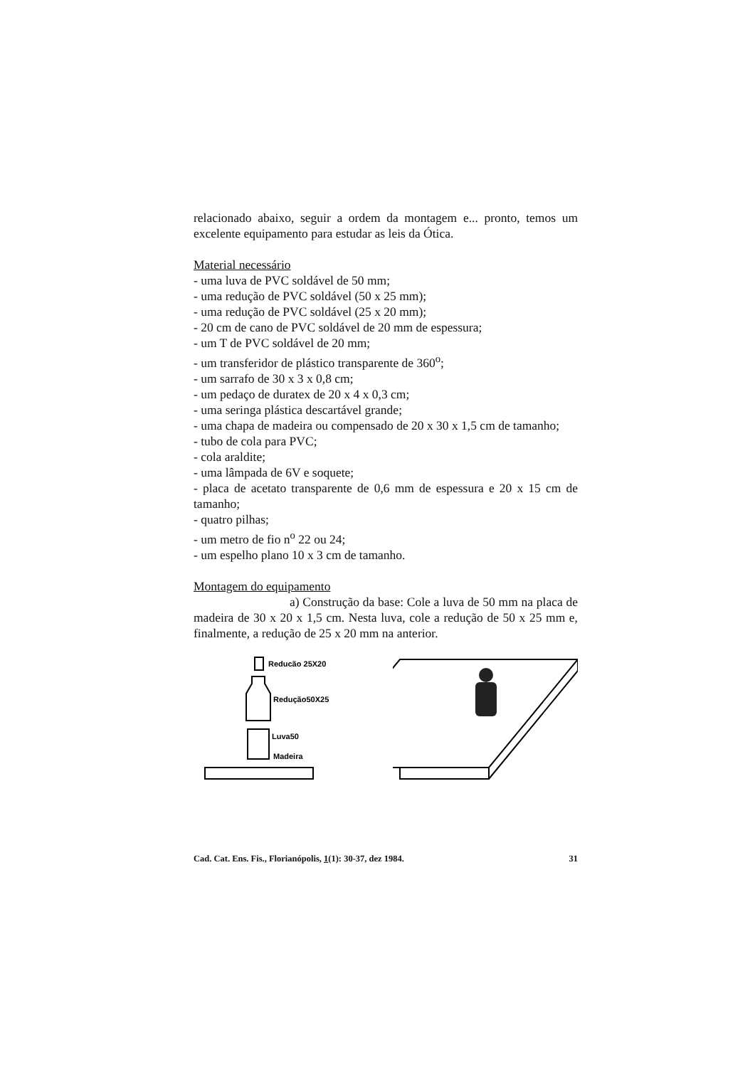relacionado abaixo, seguir a ordem da montagem e... pronto, temos um excelente equipamento para estudar as leis da Ótica.
Material necessário
- uma luva de PVC soldável de 50 mm;
- uma redução de PVC soldável (50 x 25 mm);
- uma redução de PVC soldável (25 x 20 mm);
- 20 cm de cano de PVC soldável de 20 mm de espessura;
- um T de PVC soldável de 20 mm;
- um transferidor de plástico transparente de 360<sup>o</sup>;
- um sarrafo de 30 x 3 x 0,8 cm;
- um pedaço de duratex de 20 x 4 x 0,3 cm;
- uma seringa plástica descartável grande;
- uma chapa de madeira ou compensado de 20 x 30 x 1,5 cm de tamanho;
- tubo de cola para PVC;
- cola araldite;
- uma lâmpada de 6V e soquete;
- placa de acetato transparente de 0,6 mm de espessura e 20 x 15 cm de tamanho;
- quatro pilhas;
- um metro de fio n<sup>o</sup> 22 ou 24;
- um espelho plano 10 x 3 cm de tamanho.
Montagem do equipamento
a) Construção da base: Cole a luva de 50 mm na placa de madeira de 30 x 20 x 1,5 cm. Nesta luva, cole a redução de 50 x 25 mm e, finalmente, a redução de 25 x 20 mm na anterior.
Reducão 25X20
Redução50X25
Luva50
Madeira
Cad. Cat. Ens. Fis., Florianópolis, 1(1): 30-37, dez 1984. 31